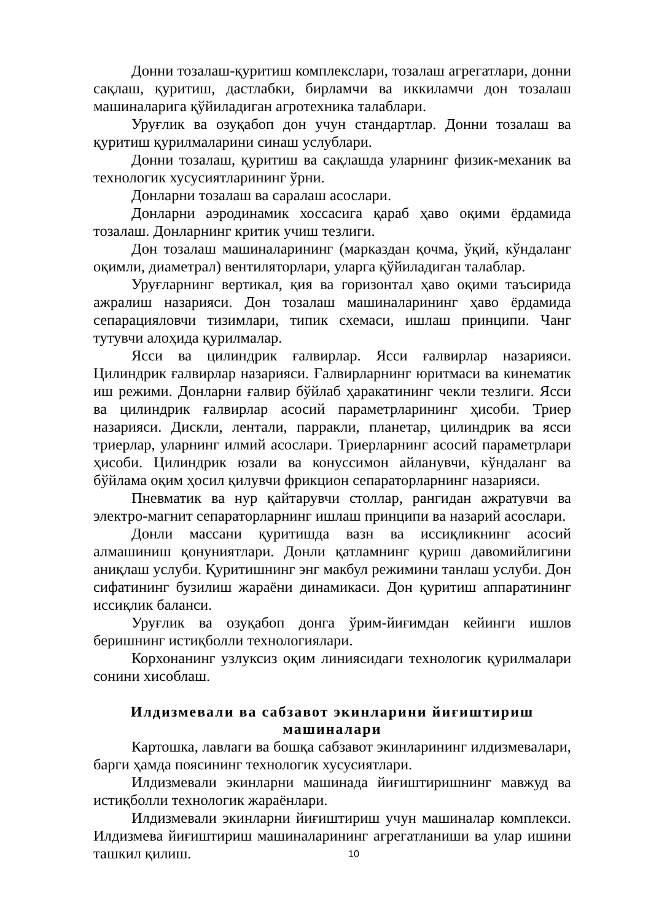Донни тозалаш-қуритиш комплекслари, тозалаш агрегатлари, донни сақлаш, қуритиш, дастлабки, бирламчи ва иккиламчи дон тозалаш машиналарига қўйиладиган агротехника талаблари.
Уруғлик ва озуқабоп дон учун стандартлар. Донни тозалаш ва қуритиш қурилмаларини синаш услублари.
Донни тозалаш, қуритиш ва сақлашда уларнинг физик-механик ва технологик хусусиятларининг ўрни.
Донларни тозалаш ва саралаш асослари.
Донларни аэродинамик хоссасига қараб ҳаво оқими ёрдамида тозалаш. Донларнинг критик учиш тезлиги.
Дон тозалаш машиналарининг (марказдан қочма, ўқий, кўндаланг оқимли, диаметрал) вентиляторлари, уларга қўйиладиган талаблар.
Уруғларнинг вертикал, қия ва горизонтал ҳаво оқими таъсирида ажралиш назарияси. Дон тозалаш машиналарининг ҳаво ёрдамида сепарацияловчи тизимлари, типик схемаси, ишлаш принципи. Чанг тутувчи алоҳида қурилмалар.
Ясси ва цилиндрик ғалвирлар. Ясси ғалвирлар назарияси. Цилиндрик ғалвирлар назарияси. Ғалвирларнинг юритмаси ва кинематик иш режими. Донларни ғалвир бўйлаб ҳаракатининг чекли тезлиги. Ясси ва цилиндрик ғалвирлар асосий параметрларининг ҳисоби. Триер назарияси. Дискли, лентали, парракли, планетар, цилиндрик ва ясси триерлар, уларнинг илмий асослари. Триерларнинг асосий параметрлари ҳисоби. Цилиндрик юзали ва конуссимон айланувчи, кўндаланг ва бўйлама оқим ҳосил қилувчи фрикцион сепараторларнинг назарияси.
Пневматик ва нур қайтарувчи столлар, рангидан ажратувчи ва электро-магнит сепараторларнинг ишлаш принципи ва назарий асослари.
Донли массани қуритишда вазн ва иссиқликнинг асосий алмашиниш қонуниятлари. Донли қатламнинг қуриш давомийлигини аниқлаш услуби. Қуритишнинг энг макбул режимини танлаш услуби. Дон сифатининг бузилиш жараёни динамикаси. Дон қуритиш аппаратининг иссиқлик баланси.
Уруғлик ва озуқабоп донга ўрим-йиғимдан кейинги ишлов беришнинг истиқболли технологиялари.
Корхонанинг узлуксиз оқим линиясидаги технологик қурилмалари сонини хисоблаш.
Илдизмевали ва сабзавот экинларини йиғиштириш
машиналари
Картошка, лавлаги ва бошқа сабзавот экинларининг илдизмевалари, барги ҳамда поясининг технологик хусусиятлари.
Илдизмевали экинларни машинада йиғиштиришнинг мавжуд ва истиқболли технологик жараёнлари.
Илдизмевали экинларни йиғиштириш учун машиналар комплекси. Илдизмева йиғиштириш машиналарининг агрегатланиши ва улар ишини ташкил қилиш.
10